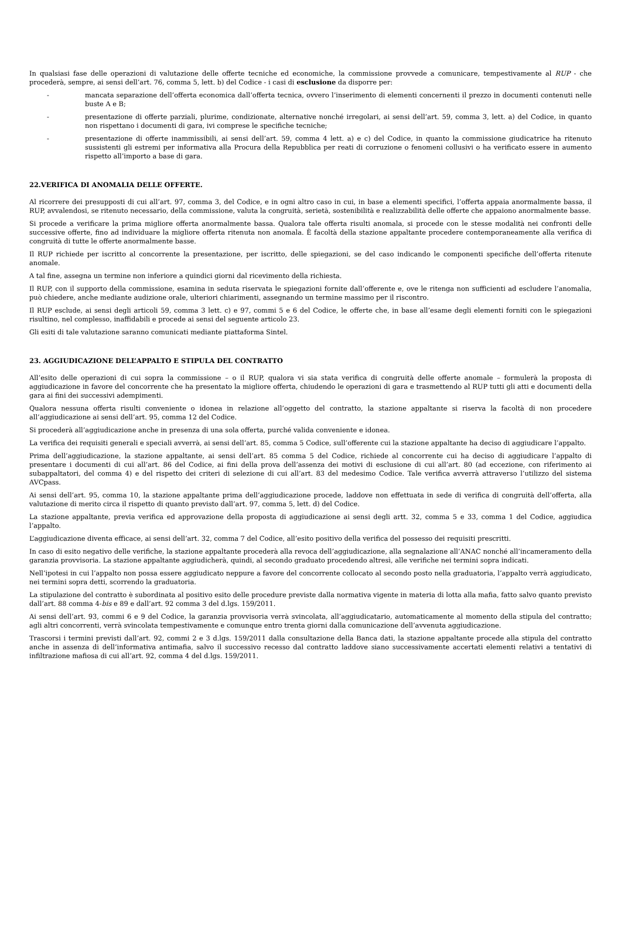In qualsiasi fase delle operazioni di valutazione delle offerte tecniche ed economiche, la commissione provvede a comunicare, tempestivamente al RUP - che procederà, sempre, ai sensi dell’art. 76, comma 5, lett. b) del Codice - i casi di esclusione da disporre per:
- mancata separazione dell’offerta economica dall’offerta tecnica, ovvero l’inserimento di elementi concernenti il prezzo in documenti contenuti nelle buste A e B;
- presentazione di offerte parziali, plurime, condizionate, alternative nonché irregolari, ai sensi dell’art. 59, comma 3, lett. a) del Codice, in quanto non rispettano i documenti di gara, ivi comprese le specifiche tecniche;
- presentazione di offerte inammissibili, ai sensi dell’art. 59, comma 4 lett. a) e c) del Codice, in quanto la commissione giudicatrice ha ritenuto sussistenti gli estremi per informativa alla Procura della Repubblica per reati di corruzione o fenomeni collusivi o ha verificato essere in aumento rispetto all’importo a base di gara.
22.VERIFICA DI ANOMALIA DELLE OFFERTE.
Al ricorrere dei presupposti di cui all’art. 97, comma 3, del Codice, e in ogni altro caso in cui, in base a elementi specifici, l’offerta appaia anormalmente bassa, il RUP, avvalendosi, se ritenuto necessario, della commissione, valuta la congruità, serietà, sostenibilità e realizzabilità delle offerte che appaiono anormalmente basse.
Si procede a verificare la prima migliore offerta anormalmente bassa. Qualora tale offerta risulti anomala, si procede con le stesse modalità nei confronti delle successive offerte, fino ad individuare la migliore offerta ritenuta non anomala. È facoltà della stazione appaltante procedere contemporaneamente alla verifica di congruità di tutte le offerte anormalmente basse.
Il RUP richiede per iscritto al concorrente la presentazione, per iscritto, delle spiegazioni, se del caso indicando le componenti specifiche dell’offerta ritenute anomale.
A tal fine, assegna un termine non inferiore a quindici giorni dal ricevimento della richiesta.
Il RUP, con il supporto della commissione, esamina in seduta riservata le spiegazioni fornite dall’offerente e, ove le ritenga non sufficienti ad escludere l’anomalia, può chiedere, anche mediante audizione orale, ulteriori chiarimenti, assegnando un termine massimo per il riscontro.
Il RUP esclude, ai sensi degli articoli 59, comma 3 lett. c) e 97, commi 5 e 6 del Codice, le offerte che, in base all’esame degli elementi forniti con le spiegazioni risultino, nel complesso, inaffidabili e procede ai sensi del seguente articolo 23.
Gli esiti di tale valutazione saranno comunicati mediante piattaforma Sintel.
23. AGGIUDICAZIONE DELL’APPALTO E STIPULA DEL CONTRATTO
All’esito delle operazioni di cui sopra la commissione – o il RUP, qualora vi sia stata verifica di congruità delle offerte anomale – formulerà la proposta di aggiudicazione in favore del concorrente che ha presentato la migliore offerta, chiudendo le operazioni di gara e trasmettendo al RUP tutti gli atti e documenti della gara ai fini dei successivi adempimenti.
Qualora nessuna offerta risulti conveniente o idonea in relazione all’oggetto del contratto, la stazione appaltante si riserva la facoltà di non procedere all’aggiudicazione ai sensi dell’art. 95, comma 12 del Codice.
Si procederà all’aggiudicazione anche in presenza di una sola offerta, purché valida conveniente e idonea.
La verifica dei requisiti generali e speciali avverrà, ai sensi dell’art. 85, comma 5 Codice, sull’offerente cui la stazione appaltante ha deciso di aggiudicare l’appalto.
Prima dell’aggiudicazione, la stazione appaltante, ai sensi dell’art. 85 comma 5 del Codice, richiede al concorrente cui ha deciso di aggiudicare l’appalto di presentare i documenti di cui all’art. 86 del Codice, ai fini della prova dell’assenza dei motivi di esclusione di cui all’art. 80 (ad eccezione, con riferimento ai subappaltatori, del comma 4) e del rispetto dei criteri di selezione di cui all’art. 83 del medesimo Codice. Tale verifica avverrà attraverso l’utilizzo del sistema AVCpass.
Ai sensi dell’art. 95, comma 10, la stazione appaltante prima dell’aggiudicazione procede, laddove non effettuata in sede di verifica di congruità dell’offerta, alla valutazione di merito circa il rispetto di quanto previsto dall’art. 97, comma 5, lett. d) del Codice.
La stazione appaltante, previa verifica ed approvazione della proposta di aggiudicazione ai sensi degli artt. 32, comma 5 e 33, comma 1 del Codice, aggiudica l’appalto.
L’aggiudicazione diventa efficace, ai sensi dell’art. 32, comma 7 del Codice, all’esito positivo della verifica del possesso dei requisiti prescritti.
In caso di esito negativo delle verifiche, la stazione appaltante procederà alla revoca dell’aggiudicazione, alla segnalazione all’ANAC nonché all’incameramento della garanzia provvisoria. La stazione appaltante aggiudicherà, quindi, al secondo graduato procedendo altresì, alle verifiche nei termini sopra indicati.
Nell’ipotesi in cui l’appalto non possa essere aggiudicato neppure a favore del concorrente collocato al secondo posto nella graduatoria, l’appalto verrà aggiudicato, nei termini sopra detti, scorrendo la graduatoria.
La stipulazione del contratto è subordinata al positivo esito delle procedure previste dalla normativa vigente in materia di lotta alla mafia, fatto salvo quanto previsto dall’art. 88 comma 4-bis e 89 e dall’art. 92 comma 3 del d.lgs. 159/2011.
Ai sensi dell’art. 93, commi 6 e 9 del Codice, la garanzia provvisoria verrà svincolata, all’aggiudicatario, automaticamente al momento della stipula del contratto; agli altri concorrenti, verrà svincolata tempestivamente e comunque entro trenta giorni dalla comunicazione dell’avvenuta aggiudicazione.
Trascorsi i termini previsti dall’art. 92, commi 2 e 3 d.lgs. 159/2011 dalla consultazione della Banca dati, la stazione appaltante procede alla stipula del contratto anche in assenza di dell’informativa antimafia, salvo il successivo recesso dal contratto laddove siano successivamente accertati elementi relativi a tentativi di infiltrazione mafiosa di cui all’art. 92, comma 4 del d.lgs. 159/2011.